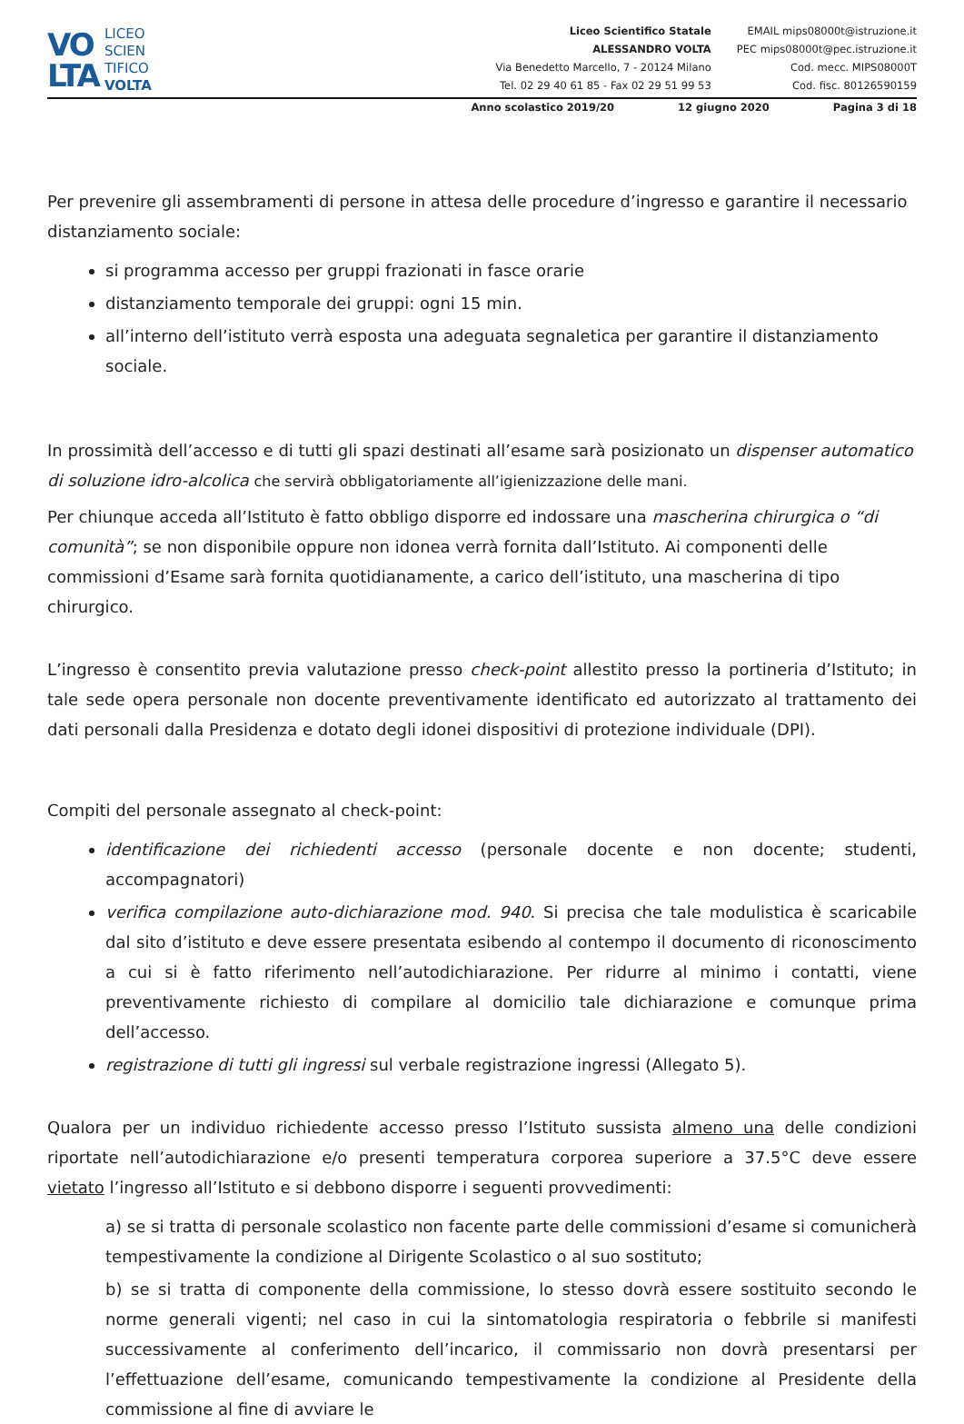VO
LTA
LICEO
SCIEN
TIFICO
VOLTA
Liceo Scientifico Statale
ALESSANDRO VOLTA
Via Benedetto Marcello, 7 - 20124 Milano
Tel. 02 29 40 61 85 - Fax 02 29 51 99 53
EMAIL mips08000t@istruzione.it
PEC mips08000t@pec.istruzione.it
Cod. mecc. MIPS08000T
Cod. fisc. 80126590159
Anno scolastico 2019/20 12 giugno 2020 Pagina 3 di 18
Per prevenire gli assembramenti di persone in attesa delle procedure d’ingresso e garantire il necessario distanziamento sociale:
si programma accesso per gruppi frazionati in fasce orarie
distanziamento temporale dei gruppi: ogni 15 min.
all’interno dell’istituto verrà esposta una adeguata segnaletica per garantire il distanziamento sociale.
In prossimità dell’accesso e di tutti gli spazi destinati all’esame sarà posizionato un dispenser automatico di soluzione idro-alcolica che servirà obbligatoriamente all’igienizzazione delle mani.
Per chiunque acceda all’Istituto è fatto obbligo disporre ed indossare una mascherina chirurgica o “di comunità”; se non disponibile oppure non idonea verrà fornita dall’Istituto. Ai componenti delle commissioni d’Esame sarà fornita quotidianamente, a carico dell’istituto, una mascherina di tipo chirurgico.
L’ingresso è consentito previa valutazione presso check-point allestito presso la portineria d’Istituto; in tale sede opera personale non docente preventivamente identificato ed autorizzato al trattamento dei dati personali dalla Presidenza e dotato degli idonei dispositivi di protezione individuale (DPI).
Compiti del personale assegnato al check-point:
identificazione dei richiedenti accesso (personale docente e non docente; studenti, accompagnatori)
verifica compilazione auto-dichiarazione mod. 940. Si precisa che tale modulistica è scaricabile dal sito d’istituto e deve essere presentata esibendo al contempo il documento di riconoscimento a cui si è fatto riferimento nell’autodichiarazione. Per ridurre al minimo i contatti, viene preventivamente richiesto di compilare al domicilio tale dichiarazione e comunque prima dell’accesso.
registrazione di tutti gli ingressi sul verbale registrazione ingressi (Allegato 5).
Qualora per un individuo richiedente accesso presso l’Istituto sussista almeno una delle condizioni riportate nell’autodichiarazione e/o presenti temperatura corporea superiore a 37.5°C deve essere vietato l’ingresso all’Istituto e si debbono disporre i seguenti provvedimenti:
a) se si tratta di personale scolastico non facente parte delle commissioni d’esame si comunicherà tempestivamente la condizione al Dirigente Scolastico o al suo sostituto;
b) se si tratta di componente della commissione, lo stesso dovrà essere sostituito secondo le norme generali vigenti; nel caso in cui la sintomatologia respiratoria o febbrile si manifesti successivamente al conferimento dell’incarico, il commissario non dovrà presentarsi per l’effettuazione dell’esame, comunicando tempestivamente la condizione al Presidente della commissione al fine di avviare le